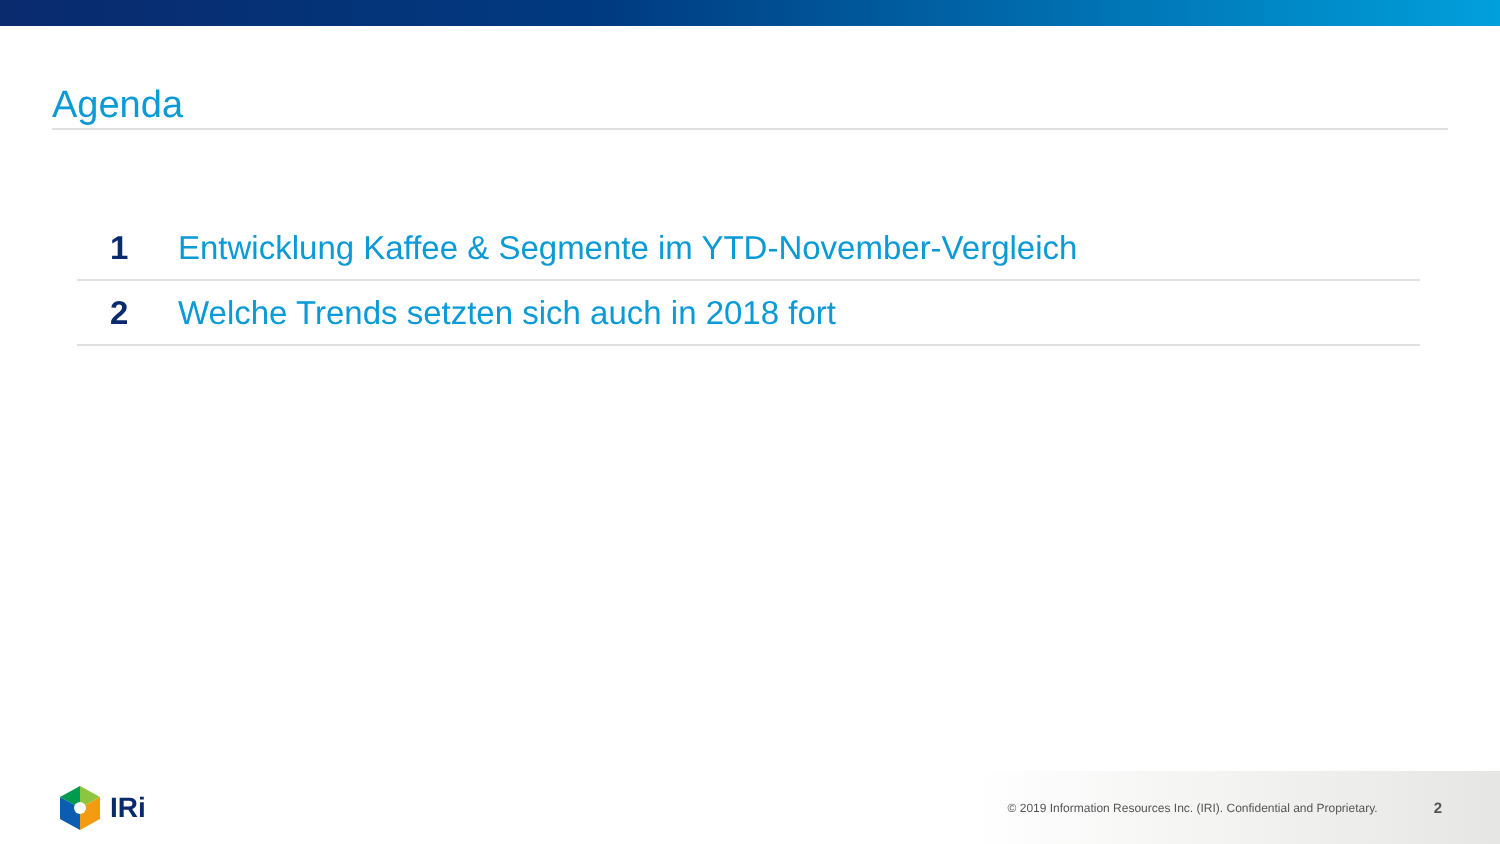Agenda
1
Entwicklung Kaffee & Segmente im YTD-November-Vergleich
2
Welche Trends setzten sich auch in 2018 fort
IRi
© 2019 Information Resources Inc. (IRI). Confidential and Proprietary.
2